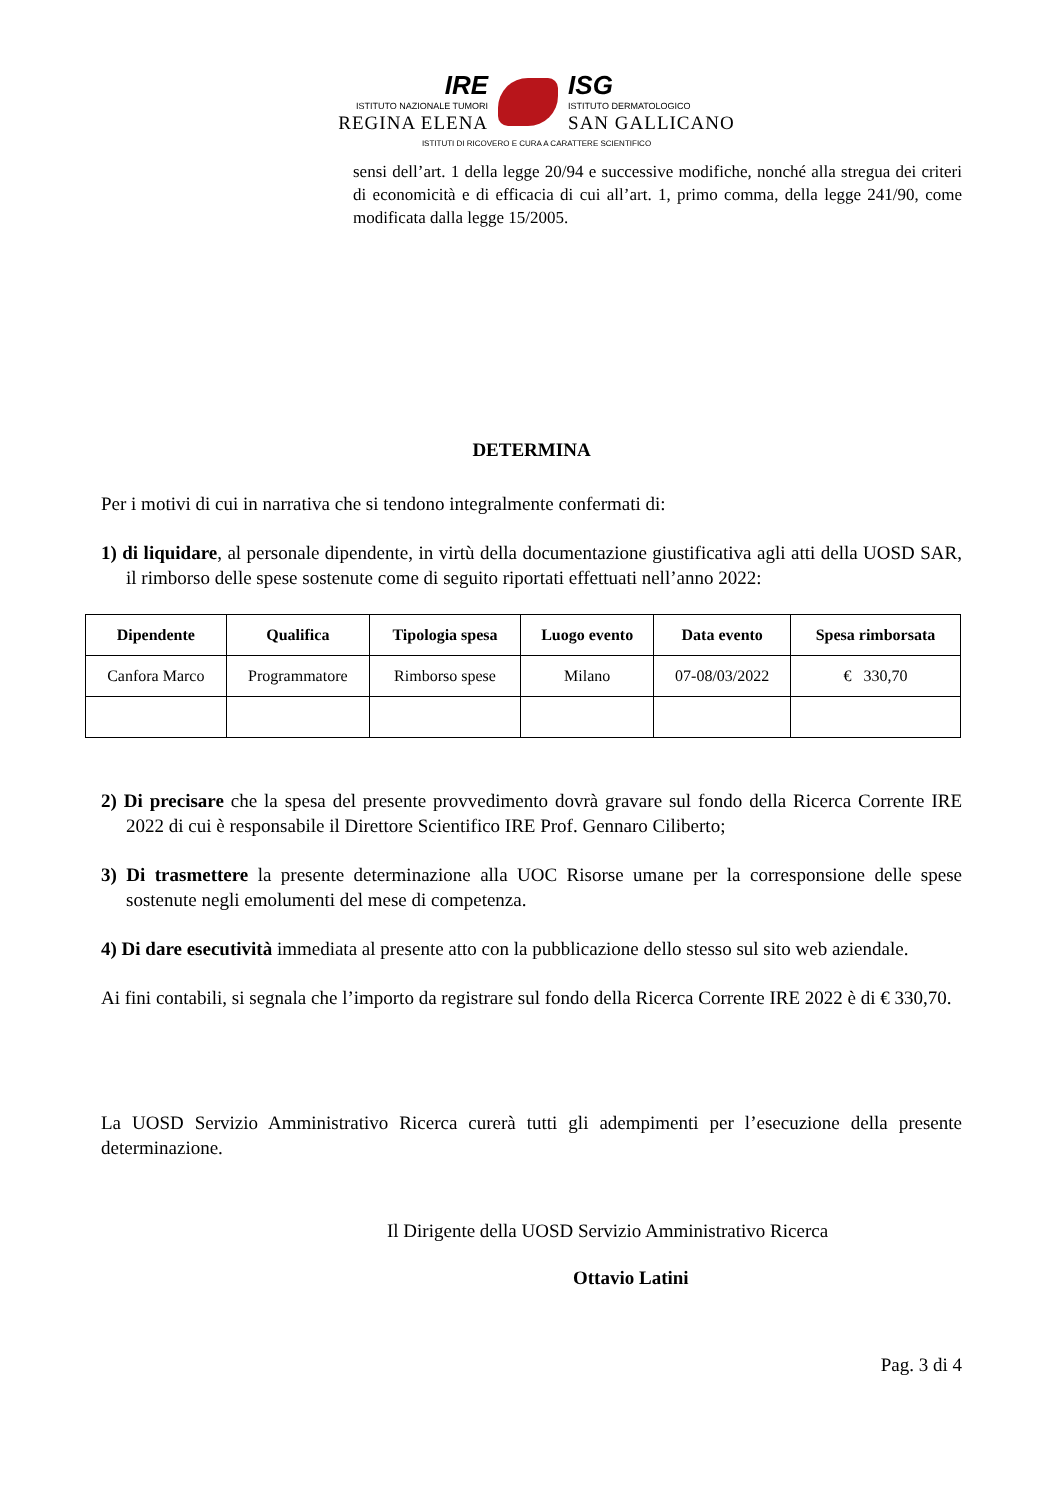IRE
ISTITUTO NAZIONALE TUMORI
REGINA ELENA
ISG
ISTITUTO DERMATOLOGICO
SAN GALLICANO
ISTITUTI DI RICOVERO E CURA A CARATTERE SCIENTIFICO
sensi dell’art. 1 della legge 20/94 e successive modifiche, nonché alla stregua dei criteri di economicità e di efficacia di cui all’art. 1, primo comma, della legge 241/90, come modificata dalla legge 15/2005.
DETERMINA
Per i motivi di cui in narrativa che si tendono integralmente confermati di:
1) di liquidare, al personale dipendente, in virtù della documentazione giustificativa agli atti della UOSD SAR, il rimborso delle spese sostenute come di seguito riportati effettuati nell’anno 2022:
| Dipendente | Qualifica | Tipologia spesa | Luogo evento | Data evento | Spesa rimborsata |
| --- | --- | --- | --- | --- | --- |
| Canfora Marco | Programmatore | Rimborso spese | Milano | 07-08/03/2022 | € 330,70 |
2) Di precisare che la spesa del presente provvedimento dovrà gravare sul fondo della Ricerca Corrente IRE 2022 di cui è responsabile il Direttore Scientifico IRE Prof. Gennaro Ciliberto;
3) Di trasmettere la presente determinazione alla UOC Risorse umane per la corresponsione delle spese sostenute negli emolumenti del mese di competenza.
4) Di dare esecutività immediata al presente atto con la pubblicazione dello stesso sul sito web aziendale.
Ai fini contabili, si segnala che l’importo da registrare sul fondo della Ricerca Corrente IRE 2022 è di € 330,70.
La UOSD Servizio Amministrativo Ricerca curerà tutti gli adempimenti per l’esecuzione della presente determinazione.
Il Dirigente della UOSD Servizio Amministrativo Ricerca
Ottavio Latini
Pag. 3 di 4